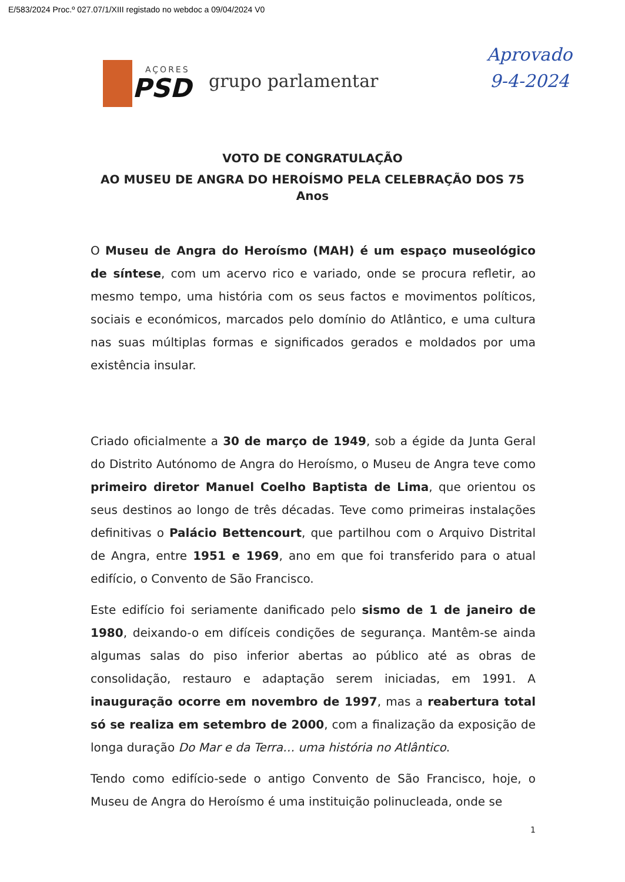E/583/2024 Proc.º 027.07/1/XIII registado no webdoc a 09/04/2024 V0
AÇORES
PSD
grupo parlamentar
Aprovado
9-4-2024
VOTO DE CONGRATULAÇÃO
AO MUSEU DE ANGRA DO HEROÍSMO PELA CELEBRAÇÃO DOS 75 Anos
O Museu de Angra do Heroísmo (MAH) é um espaço museológico de síntese, com um acervo rico e variado, onde se procura refletir, ao mesmo tempo, uma história com os seus factos e movimentos políticos, sociais e económicos, marcados pelo domínio do Atlântico, e uma cultura nas suas múltiplas formas e significados gerados e moldados por uma existência insular.
Criado oficialmente a 30 de março de 1949, sob a égide da Junta Geral do Distrito Autónomo de Angra do Heroísmo, o Museu de Angra teve como primeiro diretor Manuel Coelho Baptista de Lima, que orientou os seus destinos ao longo de três décadas. Teve como primeiras instalações definitivas o Palácio Bettencourt, que partilhou com o Arquivo Distrital de Angra, entre 1951 e 1969, ano em que foi transferido para o atual edifício, o Convento de São Francisco.
Este edifício foi seriamente danificado pelo sismo de 1 de janeiro de 1980, deixando-o em difíceis condições de segurança. Mantêm-se ainda algumas salas do piso inferior abertas ao público até as obras de consolidação, restauro e adaptação serem iniciadas, em 1991. A inauguração ocorre em novembro de 1997, mas a reabertura total só se realiza em setembro de 2000, com a finalização da exposição de longa duração Do Mar e da Terra… uma história no Atlântico.
Tendo como edifício-sede o antigo Convento de São Francisco, hoje, o Museu de Angra do Heroísmo é uma instituição polinucleada, onde se
1